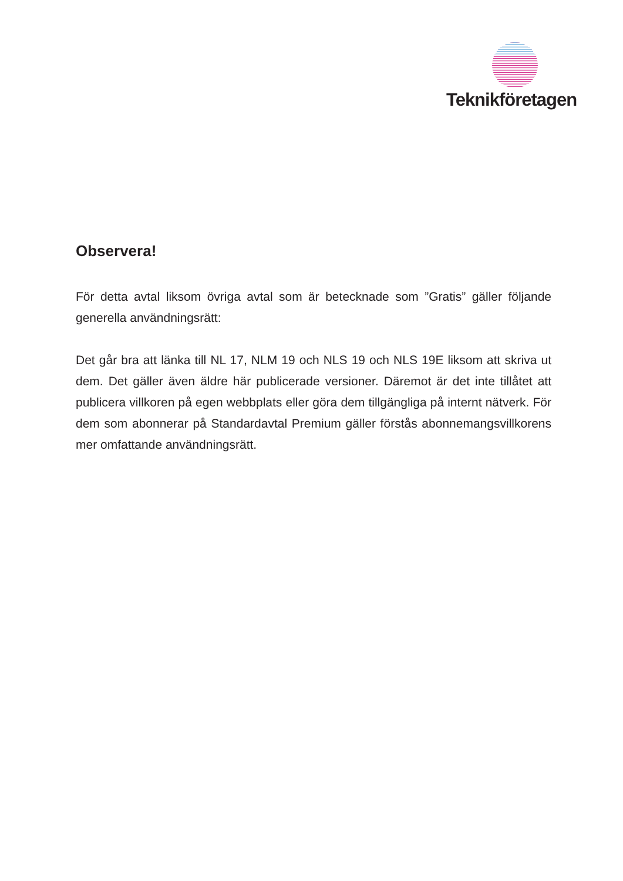Teknikföretagen
Observera!
För detta avtal liksom övriga avtal som är betecknade som ”Gratis” gäller följande generella användningsrätt:
Det går bra att länka till NL 17, NLM 19 och NLS 19 och NLS 19E liksom att skriva ut dem. Det gäller även äldre här publicerade versioner. Däremot är det inte tillåtet att publicera villkoren på egen webbplats eller göra dem tillgängliga på internt nätverk. För dem som abonnerar på Standardavtal Premium gäller förstås abonnemangsvillkorens mer omfattande användningsrätt.